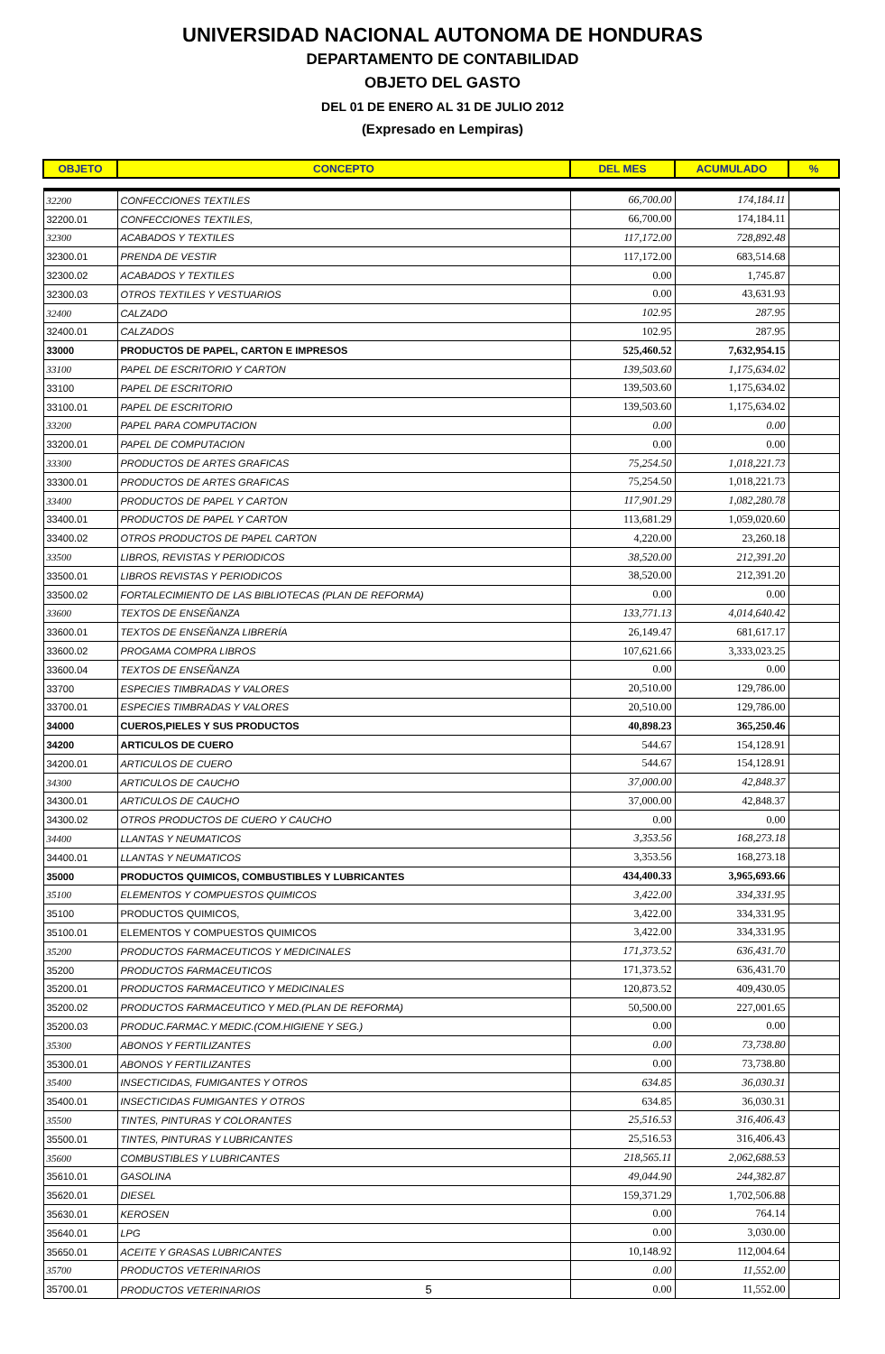UNIVERSIDAD NACIONAL AUTONOMA DE HONDURAS
DEPARTAMENTO DE CONTABILIDAD
OBJETO DEL GASTO
DEL 01 DE ENERO AL 31 DE JULIO 2012
(Expresado en Lempiras)
| OBJETO | CONCEPTO | DEL MES | ACUMULADO | % |
| --- | --- | --- | --- | --- |
| 32200 | CONFECCIONES TEXTILES | 66,700.00 | 174,184.11 | |
| 32200.01 | CONFECCIONES TEXTILES, | 66,700.00 | 174,184.11 | |
| 32300 | ACABADOS Y TEXTILES | 117,172.00 | 728,892.48 | |
| 32300.01 | PRENDA DE VESTIR | 117,172.00 | 683,514.68 | |
| 32300.02 | ACABADOS Y TEXTILES | 0.00 | 1,745.87 | |
| 32300.03 | OTROS TEXTILES Y VESTUARIOS | 0.00 | 43,631.93 | |
| 32400 | CALZADO | 102.95 | 287.95 | |
| 32400.01 | CALZADOS | 102.95 | 287.95 | |
| 33000 | PRODUCTOS DE PAPEL, CARTON E IMPRESOS | 525,460.52 | 7,632,954.15 | |
| 33100 | PAPEL DE ESCRITORIO Y CARTON | 139,503.60 | 1,175,634.02 | |
| 33100 | PAPEL DE ESCRITORIO | 139,503.60 | 1,175,634.02 | |
| 33100.01 | PAPEL DE ESCRITORIO | 139,503.60 | 1,175,634.02 | |
| 33200 | PAPEL PARA COMPUTACION | 0.00 | 0.00 | |
| 33200.01 | PAPEL DE COMPUTACION | 0.00 | 0.00 | |
| 33300 | PRODUCTOS DE ARTES GRAFICAS | 75,254.50 | 1,018,221.73 | |
| 33300.01 | PRODUCTOS DE ARTES GRAFICAS | 75,254.50 | 1,018,221.73 | |
| 33400 | PRODUCTOS DE PAPEL Y CARTON | 117,901.29 | 1,082,280.78 | |
| 33400.01 | PRODUCTOS DE PAPEL Y CARTON | 113,681.29 | 1,059,020.60 | |
| 33400.02 | OTROS PRODUCTOS DE PAPEL CARTON | 4,220.00 | 23,260.18 | |
| 33500 | LIBROS, REVISTAS Y PERIODICOS | 38,520.00 | 212,391.20 | |
| 33500.01 | LIBROS REVISTAS Y PERIODICOS | 38,520.00 | 212,391.20 | |
| 33500.02 | FORTALECIMIENTO DE LAS BIBLIOTECAS (PLAN DE REFORMA) | 0.00 | 0.00 | |
| 33600 | TEXTOS DE ENSEÑANZA | 133,771.13 | 4,014,640.42 | |
| 33600.01 | TEXTOS DE ENSEÑANZA LIBRERÍA | 26,149.47 | 681,617.17 | |
| 33600.02 | PROGAMA COMPRA LIBROS | 107,621.66 | 3,333,023.25 | |
| 33600.04 | TEXTOS DE ENSEÑANZA | 0.00 | 0.00 | |
| 33700 | ESPECIES TIMBRADAS Y VALORES | 20,510.00 | 129,786.00 | |
| 33700.01 | ESPECIES TIMBRADAS Y VALORES | 20,510.00 | 129,786.00 | |
| 34000 | CUEROS,PIELES Y SUS PRODUCTOS | 40,898.23 | 365,250.46 | |
| 34200 | ARTICULOS DE CUERO | 544.67 | 154,128.91 | |
| 34200.01 | ARTICULOS DE CUERO | 544.67 | 154,128.91 | |
| 34300 | ARTICULOS DE CAUCHO | 37,000.00 | 42,848.37 | |
| 34300.01 | ARTICULOS DE CAUCHO | 37,000.00 | 42,848.37 | |
| 34300.02 | OTROS PRODUCTOS DE CUERO Y CAUCHO | 0.00 | 0.00 | |
| 34400 | LLANTAS Y NEUMATICOS | 3,353.56 | 168,273.18 | |
| 34400.01 | LLANTAS Y NEUMATICOS | 3,353.56 | 168,273.18 | |
| 35000 | PRODUCTOS QUIMICOS, COMBUSTIBLES Y LUBRICANTES | 434,400.33 | 3,965,693.66 | |
| 35100 | ELEMENTOS Y COMPUESTOS QUIMICOS | 3,422.00 | 334,331.95 | |
| 35100 | PRODUCTOS QUIMICOS, | 3,422.00 | 334,331.95 | |
| 35100.01 | ELEMENTOS Y COMPUESTOS QUIMICOS | 3,422.00 | 334,331.95 | |
| 35200 | PRODUCTOS FARMACEUTICOS Y MEDICINALES | 171,373.52 | 636,431.70 | |
| 35200 | PRODUCTOS FARMACEUTICOS | 171,373.52 | 636,431.70 | |
| 35200.01 | PRODUCTOS FARMACEUTICO Y MEDICINALES | 120,873.52 | 409,430.05 | |
| 35200.02 | PRODUCTOS FARMACEUTICO Y MED.(PLAN DE REFORMA) | 50,500.00 | 227,001.65 | |
| 35200.03 | PRODUC.FARMAC.Y MEDIC.(COM.HIGIENE Y SEG.) | 0.00 | 0.00 | |
| 35300 | ABONOS Y FERTILIZANTES | 0.00 | 73,738.80 | |
| 35300.01 | ABONOS Y FERTILIZANTES | 0.00 | 73,738.80 | |
| 35400 | INSECTICIDAS, FUMIGANTES Y OTROS | 634.85 | 36,030.31 | |
| 35400.01 | INSECTICIDAS FUMIGANTES Y OTROS | 634.85 | 36,030.31 | |
| 35500 | TINTES, PINTURAS Y COLORANTES | 25,516.53 | 316,406.43 | |
| 35500.01 | TINTES, PINTURAS Y LUBRICANTES | 25,516.53 | 316,406.43 | |
| 35600 | COMBUSTIBLES Y LUBRICANTES | 218,565.11 | 2,062,688.53 | |
| 35610.01 | GASOLINA | 49,044.90 | 244,382.87 | |
| 35620.01 | DIESEL | 159,371.29 | 1,702,506.88 | |
| 35630.01 | KEROSEN | 0.00 | 764.14 | |
| 35640.01 | LPG | 0.00 | 3,030.00 | |
| 35650.01 | ACEITE Y GRASAS LUBRICANTES | 10,148.92 | 112,004.64 | |
| 35700 | PRODUCTOS VETERINARIOS | 0.00 | 11,552.00 | |
| 35700.01 | PRODUCTOS VETERINARIOS 5 | 0.00 | 11,552.00 | |